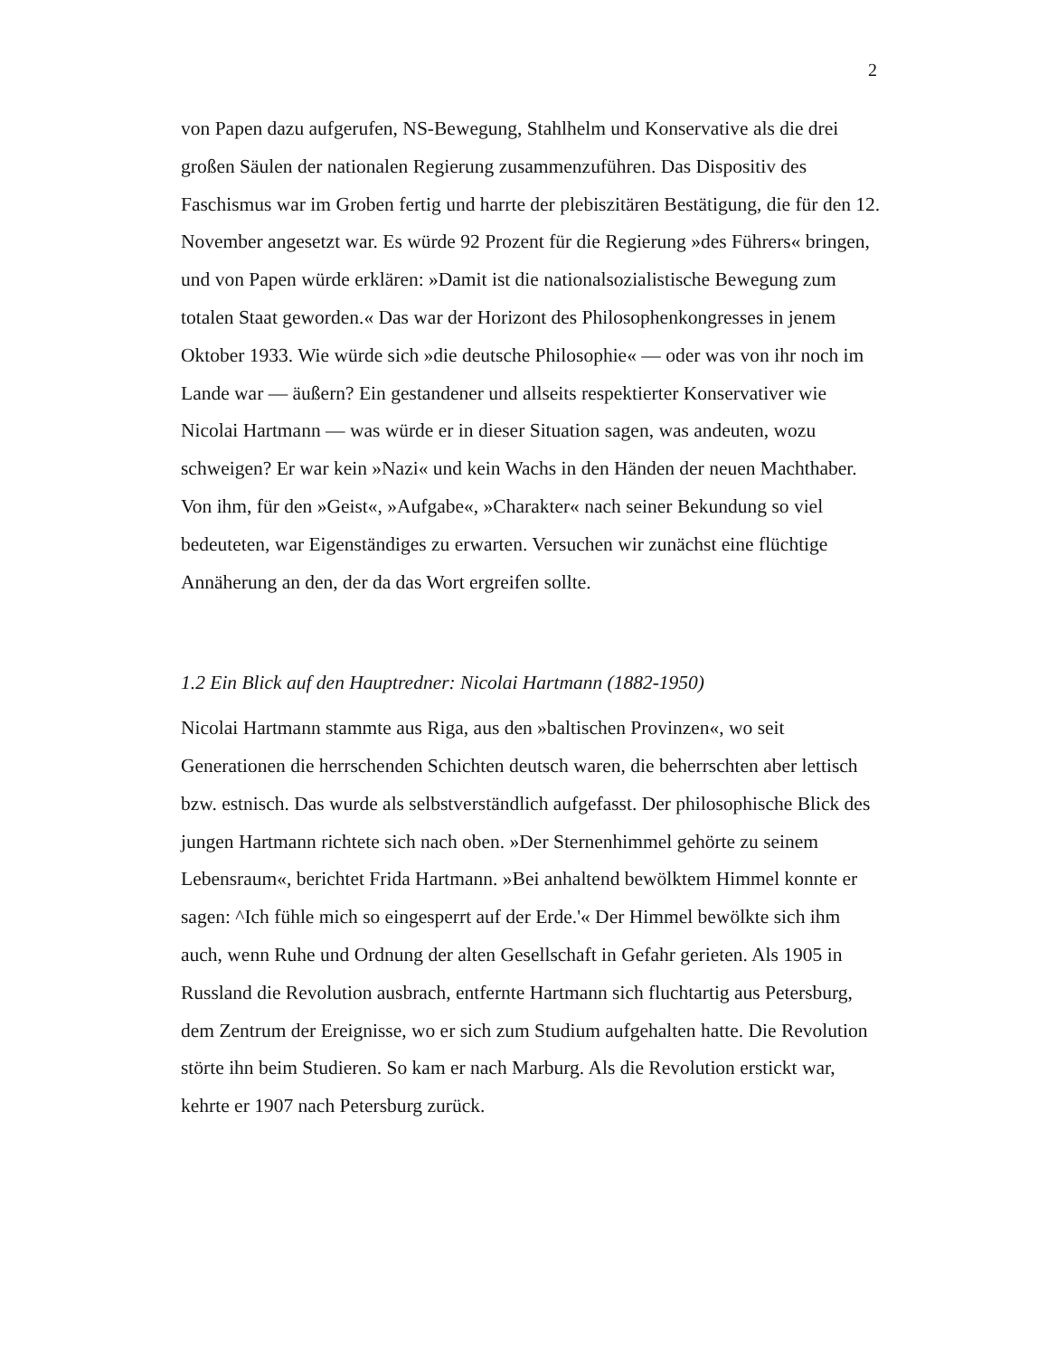2
von Papen dazu aufgerufen, NS-Bewegung, Stahlhelm und Konservative als die drei großen Säulen der nationalen Regierung zusammenzuführen. Das Dispositiv des Faschismus war im Groben fertig und harrte der plebiszitären Bestätigung, die für den 12. November angesetzt war. Es würde 92 Prozent für die Regierung »des Führers« bringen, und von Papen würde erklären: »Damit ist die nationalsozialistische Bewegung zum totalen Staat geworden.« Das war der Horizont des Philosophenkongresses in jenem Oktober 1933. Wie würde sich »die deutsche Philosophie« — oder was von ihr noch im Lande war — äußern? Ein gestandener und allseits respektierter Konservativer wie Nicolai Hartmann — was würde er in dieser Situation sagen, was andeuten, wozu schweigen? Er war kein »Nazi« und kein Wachs in den Händen der neuen Machthaber. Von ihm, für den »Geist«, »Aufgabe«, »Charakter« nach seiner Bekundung so viel bedeuteten, war Eigenständiges zu erwarten. Versuchen wir zunächst eine flüchtige Annäherung an den, der da das Wort ergreifen sollte.
1.2 Ein Blick auf den Hauptredner: Nicolai Hartmann (1882-1950)
Nicolai Hartmann stammte aus Riga, aus den »baltischen Provinzen«, wo seit Generationen die herrschenden Schichten deutsch waren, die beherrschten aber lettisch bzw. estnisch. Das wurde als selbstverständlich aufgefasst. Der philosophische Blick des jungen Hartmann richtete sich nach oben. »Der Sternenhimmel gehörte zu seinem Lebensraum«, berichtet Frida Hartmann. »Bei anhaltend bewölktem Himmel konnte er sagen: ^Ich fühle mich so eingesperrt auf der Erde.'« Der Himmel bewölkte sich ihm auch, wenn Ruhe und Ordnung der alten Gesellschaft in Gefahr gerieten. Als 1905 in Russland die Revolution ausbrach, entfernte Hartmann sich fluchtartig aus Petersburg, dem Zentrum der Ereignisse, wo er sich zum Studium aufgehalten hatte. Die Revolution störte ihn beim Studieren. So kam er nach Marburg. Als die Revolution erstickt war, kehrte er 1907 nach Petersburg zurück.